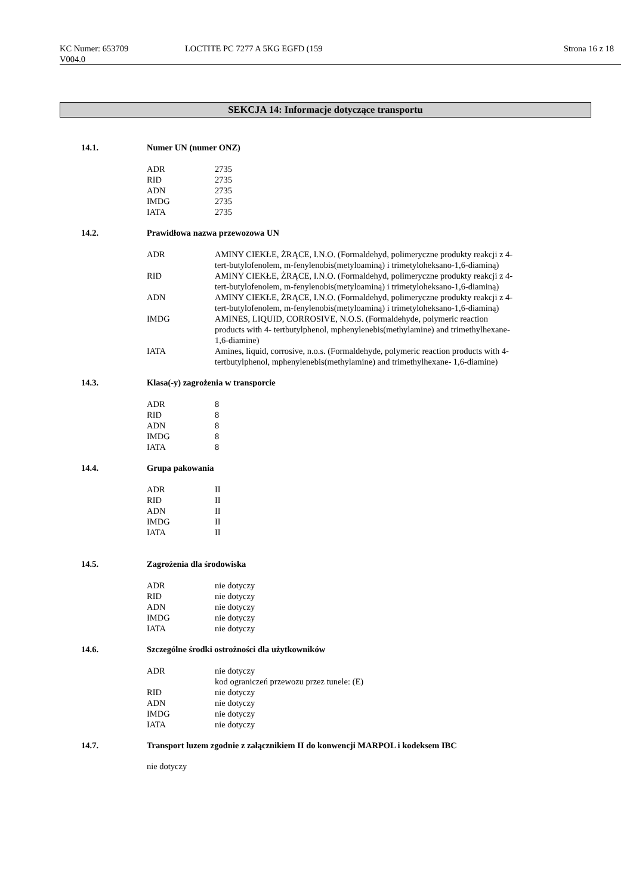KC Numer: 653709
V004.0
LOCTITE PC 7277 A 5KG EGFD (159
Strona 16 z 18
SEKCJA 14: Informacje dotyczące transportu
14.1. Numer UN (numer ONZ)
| ADR | 2735 |
| RID | 2735 |
| ADN | 2735 |
| IMDG | 2735 |
| IATA | 2735 |
14.2. Prawidłowa nazwa przewozowa UN
| ADR | AMINY CIEKŁE, ŻRĄCE, I.N.O. (Formaldehyd, polimeryczne produkty reakcji z 4-tert-butylofenolem, m-fenylenobis(metyloaminą) i trimetyloheksano-1,6-diaminą) |
| RID | AMINY CIEKŁE, ŻRĄCE, I.N.O. (Formaldehyd, polimeryczne produkty reakcji z 4-tert-butylofenolem, m-fenylenobis(metyloaminą) i trimetyloheksano-1,6-diaminą) |
| ADN | AMINY CIEKŁE, ŻRĄCE, I.N.O. (Formaldehyd, polimeryczne produkty reakcji z 4-tert-butylofenolem, m-fenylenobis(metyloaminą) i trimetyloheksano-1,6-diaminą) |
| IMDG | AMINES, LIQUID, CORROSIVE, N.O.S. (Formaldehyde, polymeric reaction products with 4- tertbutylphenol, mphenylenebis(methylamine) and trimethylhexane-1,6-diamine) |
| IATA | Amines, liquid, corrosive, n.o.s. (Formaldehyde, polymeric reaction products with 4-tertbutylphenol, mphenylenebis(methylamine) and trimethylhexane- 1,6-diamine) |
14.3. Klasa(-y) zagrożenia w transporcie
| ADR | 8 |
| RID | 8 |
| ADN | 8 |
| IMDG | 8 |
| IATA | 8 |
14.4. Grupa pakowania
| ADR | II |
| RID | II |
| ADN | II |
| IMDG | II |
| IATA | II |
14.5. Zagrożenia dla środowiska
| ADR | nie dotyczy |
| RID | nie dotyczy |
| ADN | nie dotyczy |
| IMDG | nie dotyczy |
| IATA | nie dotyczy |
14.6. Szczególne środki ostrożności dla użytkowników
| ADR | nie dotyczy kod ograniczeń przewozu przez tunele: (E) |
| RID | nie dotyczy |
| ADN | nie dotyczy |
| IMDG | nie dotyczy |
| IATA | nie dotyczy |
14.7. Transport luzem zgodnie z załącznikiem II do konwencji MARPOL i kodeksem IBC
nie dotyczy